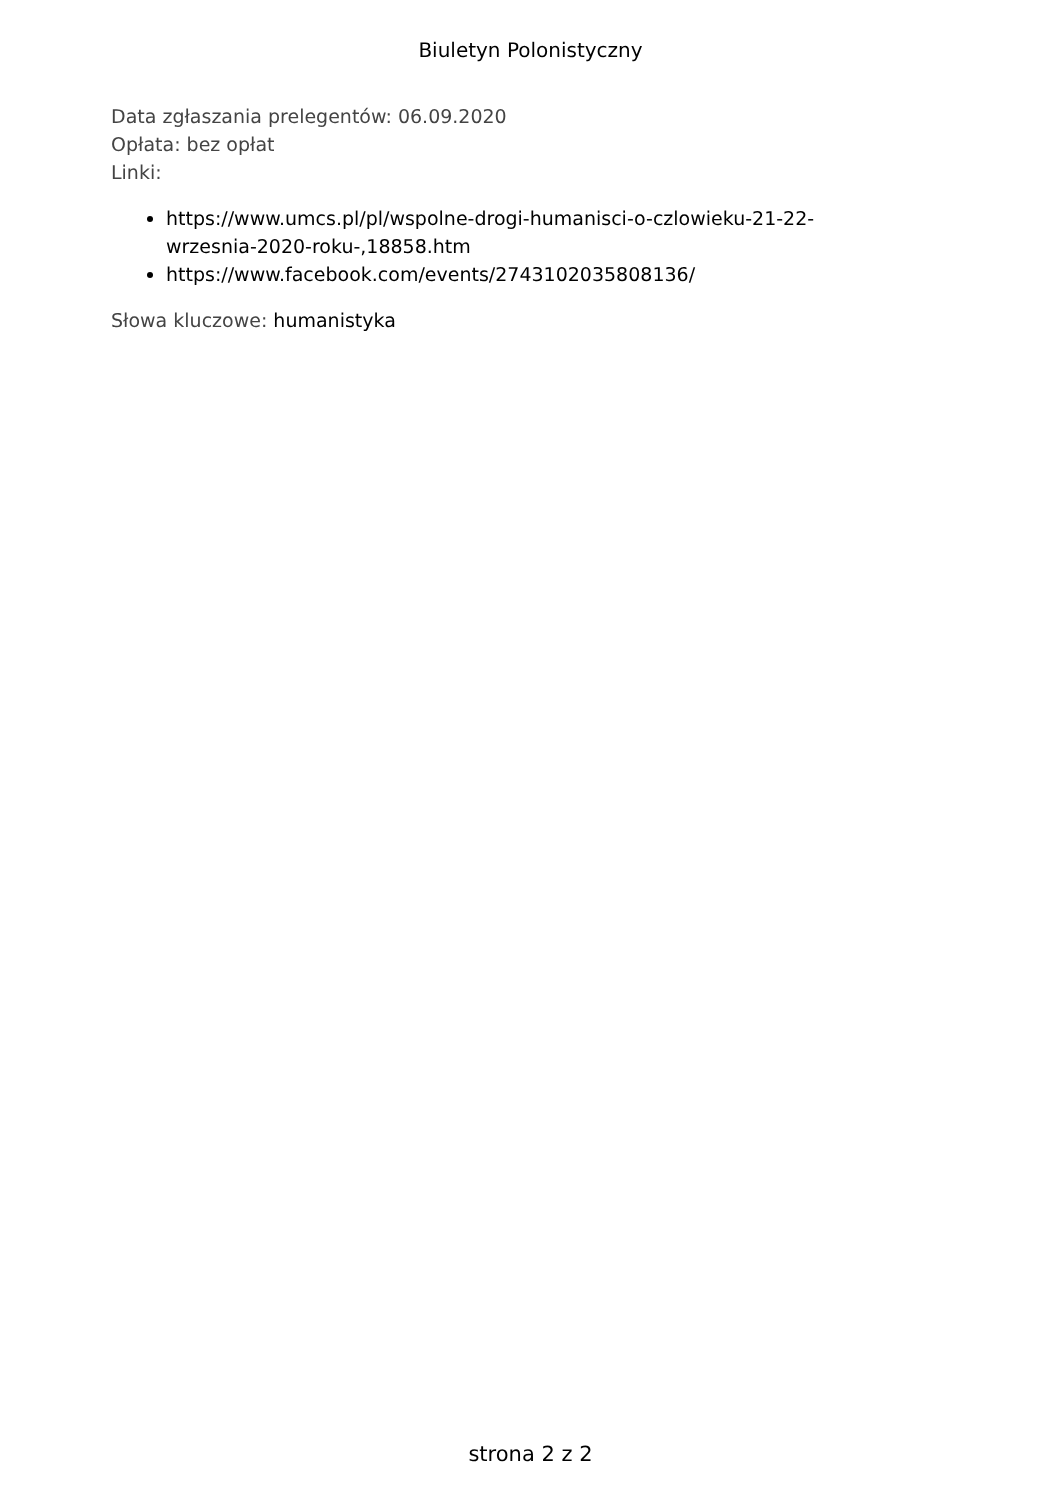Biuletyn Polonistyczny
Data zgłaszania prelegentów: 06.09.2020
Opłata: bez opłat
Linki:
https://www.umcs.pl/pl/wspolne-drogi-humanisci-o-czlowieku-21-22-
wrzesnia-2020-roku-,18858.htm
https://www.facebook.com/events/2743102035808136/
Słowa kluczowe: humanistyka
strona 2 z 2